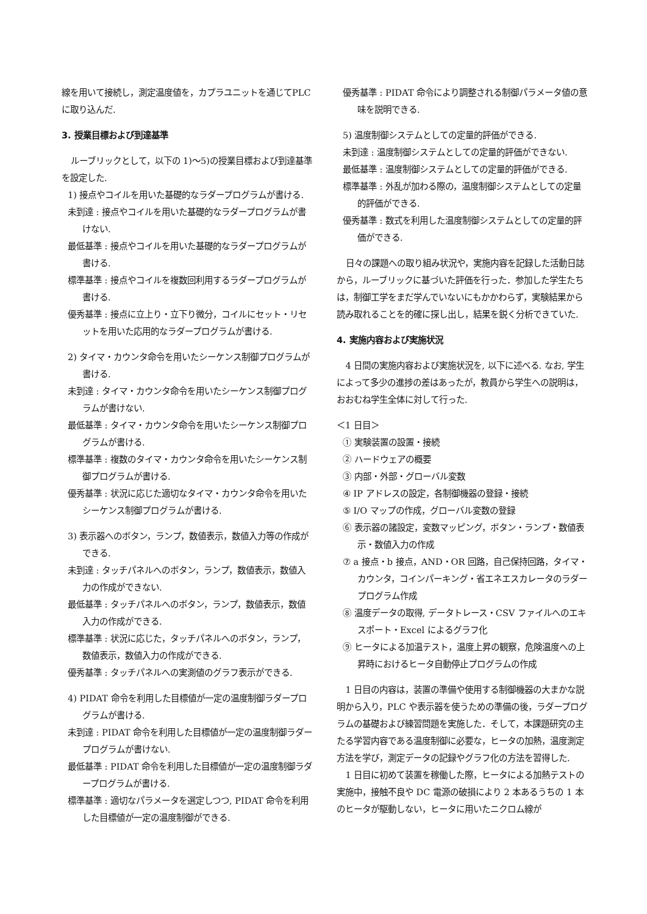線を用いて接続し，測定温度値を，カプラユニットを通じてPLC に取り込んだ.
3. 授業目標および到達基準
ルーブリックとして，以下の 1)～5)の授業目標および到達基準を設定した.
1) 接点やコイルを用いた基礎的なラダープログラムが書ける.
未到達 : 接点やコイルを用いた基礎的なラダープログラムが書けない.
最低基準 : 接点やコイルを用いた基礎的なラダープログラムが書ける.
標準基準 : 接点やコイルを複数回利用するラダープログラムが書ける.
優秀基準 : 接点に立上り・立下り微分，コイルにセット・リセットを用いた応用的なラダープログラムが書ける.
2) タイマ・カウンタ命令を用いたシーケンス制御プログラムが書ける.
未到達 : タイマ・カウンタ命令を用いたシーケンス制御プログラムが書けない.
最低基準 : タイマ・カウンタ命令を用いたシーケンス制御プログラムが書ける.
標準基準 : 複数のタイマ・カウンタ命令を用いたシーケンス制御プログラムが書ける.
優秀基準 : 状況に応じた適切なタイマ・カウンタ命令を用いたシーケンス制御プログラムが書ける.
3) 表示器へのボタン，ランプ，数値表示，数値入力等の作成ができる.
未到達 : タッチパネルへのボタン，ランプ，数値表示，数値入力の作成ができない.
最低基準 : タッチパネルへのボタン，ランプ，数値表示，数値入力の作成ができる.
標準基準 : 状況に応じた，タッチパネルへのボタン，ランプ，数値表示，数値入力の作成ができる.
優秀基準 : タッチパネルへの実測値のグラフ表示ができる.
4) PIDAT 命令を利用した目標値が一定の温度制御ラダープログラムが書ける.
未到達 : PIDAT 命令を利用した目標値が一定の温度制御ラダープログラムが書けない.
最低基準 : PIDAT 命令を利用した目標値が一定の温度制御ラダープログラムが書ける.
標準基準 : 適切なパラメータを選定しつつ, PIDAT 命令を利用した目標値が一定の温度制御ができる.
優秀基準 : PIDAT 命令により調整される制御パラメータ値の意味を説明できる.
5) 温度制御システムとしての定量的評価ができる.
未到達 : 温度制御システムとしての定量的評価ができない.
最低基準 : 温度制御システムとしての定量的評価ができる.
標準基準 : 外乱が加わる際の，温度制御システムとしての定量的評価ができる.
優秀基準 : 数式を利用した温度制御システムとしての定量的評価ができる.
日々の課題への取り組み状況や，実施内容を記録した活動日誌から，ルーブリックに基づいた評価を行った．参加した学生たちは，制御工学をまだ学んでいないにもかかわらず，実験結果から読み取れることを的確に探し出し，結果を鋭く分析できていた.
4. 実施内容および実施状況
4 日間の実施内容および実施状況を, 以下に述べる. なお, 学生によって多少の進捗の差はあったが，教員から学生への説明は，おおむね学生全体に対して行った.
＜1 日目＞
① 実験装置の設置・接続
② ハードウェアの概要
③ 内部・外部・グローバル変数
④ IP アドレスの設定，各制御機器の登録・接続
⑤ I/O マップの作成，グローバル変数の登録
⑥ 表示器の諸設定，変数マッピング，ボタン・ランプ・数値表示・数値入力の作成
⑦ a 接点・b 接点，AND・OR 回路，自己保持回路，タイマ・カウンタ，コインパーキング・省エネエスカレータのラダープログラム作成
⑧ 温度データの取得, データトレース・CSV ファイルへのエキスポート・Excel によるグラフ化
⑨ ヒータによる加温テスト，温度上昇の観察，危険温度への上昇時におけるヒータ自動停止プログラムの作成
1 日目の内容は，装置の準備や使用する制御機器の大まかな説明から入り，PLC や表示器を使うための準備の後，ラダープログラムの基礎および練習問題を実施した．そして，本課題研究の主たる学習内容である温度制御に必要な，ヒータの加熱，温度測定方法を学び，測定データの記録やグラフ化の方法を習得した.
1 日目に初めて装置を稼働した際，ヒータによる加熱テストの実施中，接触不良や DC 電源の破損により 2 本あるうちの 1 本のヒータが駆動しない，ヒータに用いたニクロム線が